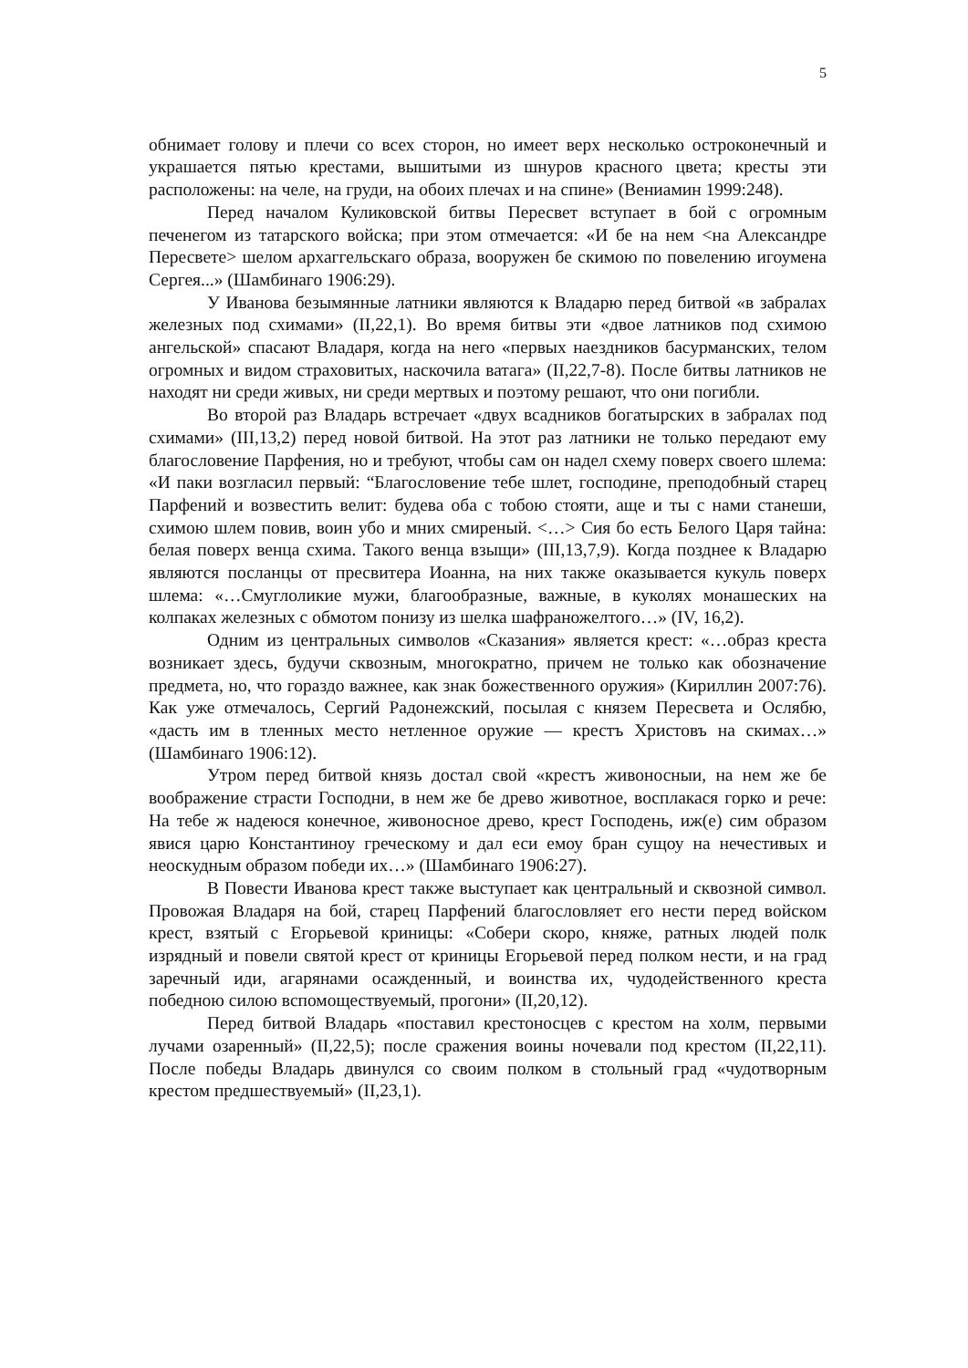5
обнимает голову и плечи со всех сторон, но имеет верх несколько остроконечный и украшается пятью крестами, вышитыми из шнуров красного цвета; кресты эти расположены: на челе, на груди, на обоих плечах и на спине» (Вениамин 1999:248).
Перед началом Куликовской битвы Пересвет вступает в бой с огромным печенегом из татарского войска; при этом отмечается: «И бе на нем <на Александре Пересвете> шелом архаггельскаго образа, вооружен бе скимою по повелению игоумена Сергея...» (Шамбинаго 1906:29).
У Иванова безымянные латники являются к Владарю перед битвой «в забралах железных под схимами» (II,22,1). Во время битвы эти «двое латников под схимою ангельской» спасают Владаря, когда на него «первых наездников басурманских, телом огромных и видом страховитых, наскочила ватага» (II,22,7-8). После битвы латников не находят ни среди живых, ни среди мертвых и поэтому решают, что они погибли.
Во второй раз Владарь встречает «двух всадников богатырских в забралах под схимами» (III,13,2) перед новой битвой. На этот раз латники не только передают ему благословение Парфения, но и требуют, чтобы сам он надел схему поверх своего шлема: «И паки возгласил первый: “Благословение тебе шлет, господине, преподобный старец Парфений и возвестить велит: будева оба с тобою стояти, аще и ты с нами станеши, схимою шлем повив, воин убо и мних смиреный. <…> Сия бо есть Белого Царя тайна: белая поверх венца схима. Такого венца взыщи» (III,13,7,9). Когда позднее к Владарю являются посланцы от пресвитера Иоанна, на них также оказывается кукуль поверх шлема: «…Смуглоликие мужи, благообразные, важные, в куколях монашеских на колпаках железных с обмотом понизу из шелка шафраножелтого…» (IV, 16,2).
Одним из центральных символов «Сказания» является крест: «…образ креста возникает здесь, будучи сквозным, многократно, причем не только как обозначение предмета, но, что гораздо важнее, как знак божественного оружия» (Кириллин 2007:76). Как уже отмечалось, Сергий Радонежский, посылая с князем Пересвета и Ослябю, «дасть им в тленных место нетленное оружие — крестъ Христовъ на скимах…» (Шамбинаго 1906:12).
Утром перед битвой князь достал свой «крестъ живоносныи, на нем же бе воображение страсти Господни, в нем же бе древо животное, восплакася горко и рече: На тебе ж надеюся конечное, живоносное древо, крест Господень, иж(е) сим образом явися царю Константиноу греческому и дал еси емоу бран сущоу на нечестивых и неоскудным образом победи их…» (Шамбинаго 1906:27).
В Повести Иванова крест также выступает как центральный и сквозной символ. Провожая Владаря на бой, старец Парфений благословляет его нести перед войском крест, взятый с Егорьевой криницы: «Собери скоро, княже, ратных людей полк изрядный и повели святой крест от криницы Егорьевой перед полком нести, и на град заречный иди, агарянами осажденный, и воинства их, чудодейственного креста победною силою вспомоществуемый, прогони» (II,20,12).
Перед битвой Владарь «поставил крестоносцев с крестом на холм, первыми лучами озаренный» (II,22,5); после сражения воины ночевали под крестом (II,22,11). После победы Владарь двинулся со своим полком в стольный град «чудотворным крестом предшествуемый» (II,23,1).